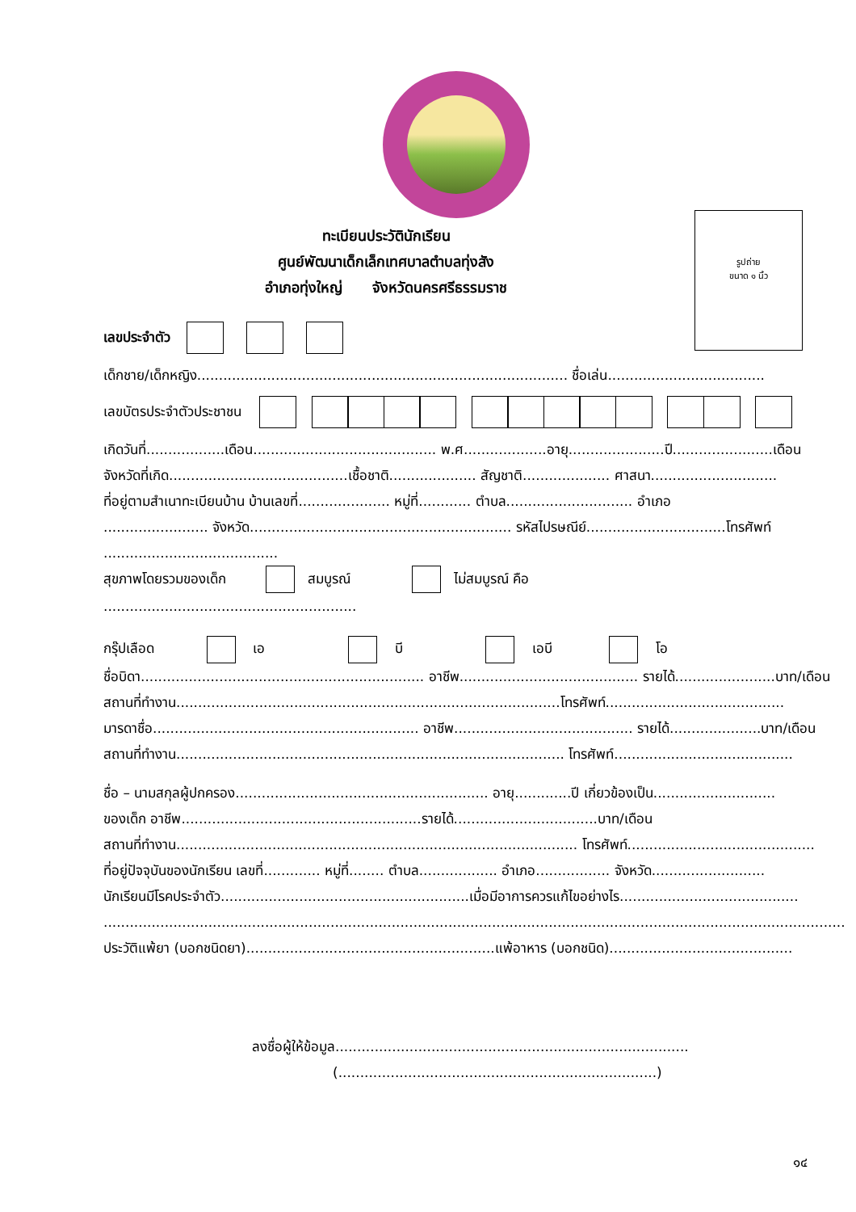ทะเบียนประวัตินักเรียน
ศูนย์พัฒนาเด็กเล็กเทศบาลตำบลทุ่งสัง
อำเภอทุ่งใหญ่ จังหวัดนครศรีธรรมราช
รูปถ่าย
ขนาด ๑ นิ้ว
เลขประจำตัว
เด็กชาย/เด็กหญิง..................................................................................... ชื่อเล่น....................................
เลขบัตรประจำตัวประชาชน
เกิดวันที่..................เดือน.......................................... พ.ศ...................อายุ......................ปี.......................เดือน
จังหวัดที่เกิด.........................................เชื้อชาติ.................... สัญชาติ.................... ศาสนา.............................
ที่อยู่ตามสำเนาทะเบียนบ้าน บ้านเลขที่..................... หมู่ที่............ ตำบล............................. อำเภอ
........................ จังหวัด............................................................ รหัสไปรษณีย์................................โทรศัพท์
........................................
สุขภาพโดยรวมของเด็ก สมบูรณ์ ไม่สมบูรณ์ คือ
..........................................................
กรุ๊ปเลือด เอ บี เอบี โอ
ชื่อบิดา................................................................. อาชีพ......................................... รายได้.......................บาท/เดือน
สถานที่ทำงาน........................................................................................โทรศัพท์.........................................
มารดาชื่อ............................................................. อาชีพ......................................... รายได้.....................บาท/เดือน
สถานที่ทำงาน......................................................................................... โทรศัพท์.........................................
ชื่อ – นามสกุลผู้ปกครอง.......................................................... อายุ.............ปี เกี่ยวข้องเป็น............................
ของเด็ก อาชีพ.......................................................รายได้.................................บาท/เดือน
สถานที่ทำงาน............................................................................................ โทรศัพท์...........................................
ที่อยู่ปัจจุบันของนักเรียน เลขที่............. หมู่ที่........ ตำบล.................. อำเภอ................. จังหวัด..........................
นักเรียนมีโรคประจำตัว.........................................................เมื่อมีอาการควรแก้ไขอย่างไร.........................................
..........................................................................................................................................................................
ประวัติแพ้ยา (บอกชนิดยา).........................................................แพ้อาหาร (บอกชนิด)..........................................
ลงชื่อผู้ให้ข้อมูล.................................................................................
(.........................................................................)
๑๔